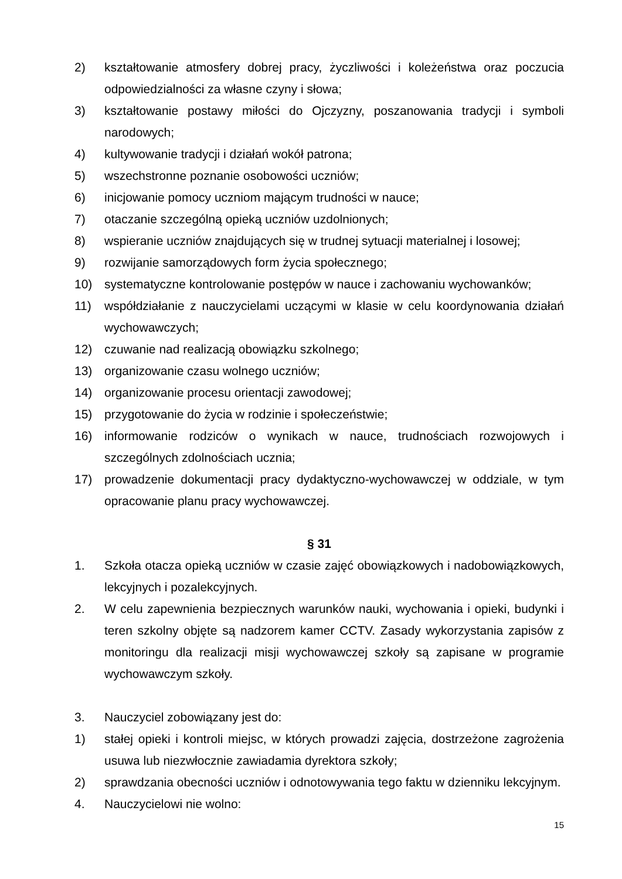2) kształtowanie atmosfery dobrej pracy, życzliwości i koleżeństwa oraz poczucia odpowiedzialności za własne czyny i słowa;
3) kształtowanie postawy miłości do Ojczyzny, poszanowania tradycji i symboli narodowych;
4) kultywowanie tradycji i działań wokół patrona;
5) wszechstronne poznanie osobowości uczniów;
6) inicjowanie pomocy uczniom mającym trudności w nauce;
7) otaczanie szczególną opieką uczniów uzdolnionych;
8) wspieranie uczniów znajdujących się w trudnej sytuacji materialnej i losowej;
9) rozwijanie samorządowych form życia społecznego;
10) systematyczne kontrolowanie postępów w nauce i zachowaniu wychowanków;
11) współdziałanie z nauczycielami uczącymi w klasie w celu koordynowania działań wychowawczych;
12) czuwanie nad realizacją obowiązku szkolnego;
13) organizowanie czasu wolnego uczniów;
14) organizowanie procesu orientacji zawodowej;
15) przygotowanie do życia w rodzinie i społeczeństwie;
16) informowanie rodziców o wynikach w nauce, trudnościach rozwojowych i szczególnych zdolnościach ucznia;
17) prowadzenie dokumentacji pracy dydaktyczno-wychowawczej w oddziale, w tym opracowanie planu pracy wychowawczej.
§ 31
1. Szkoła otacza opieką uczniów w czasie zajęć obowiązkowych i nadobowiązkowych, lekcyjnych i pozalekcyjnych.
2. W celu zapewnienia bezpiecznych warunków nauki, wychowania i opieki, budynki i teren szkolny objęte są nadzorem kamer CCTV. Zasady wykorzystania zapisów z monitoringu dla realizacji misji wychowawczej szkoły są zapisane w programie wychowawczym szkoły.
3. Nauczyciel zobowiązany jest do:
1) stałej opieki i kontroli miejsc, w których prowadzi zajęcia, dostrzeżone zagrożenia usuwa lub niezwłocznie zawiadamia dyrektora szkoły;
2) sprawdzania obecności uczniów i odnotowywania tego faktu w dzienniku lekcyjnym.
4. Nauczycielowi nie wolno:
15